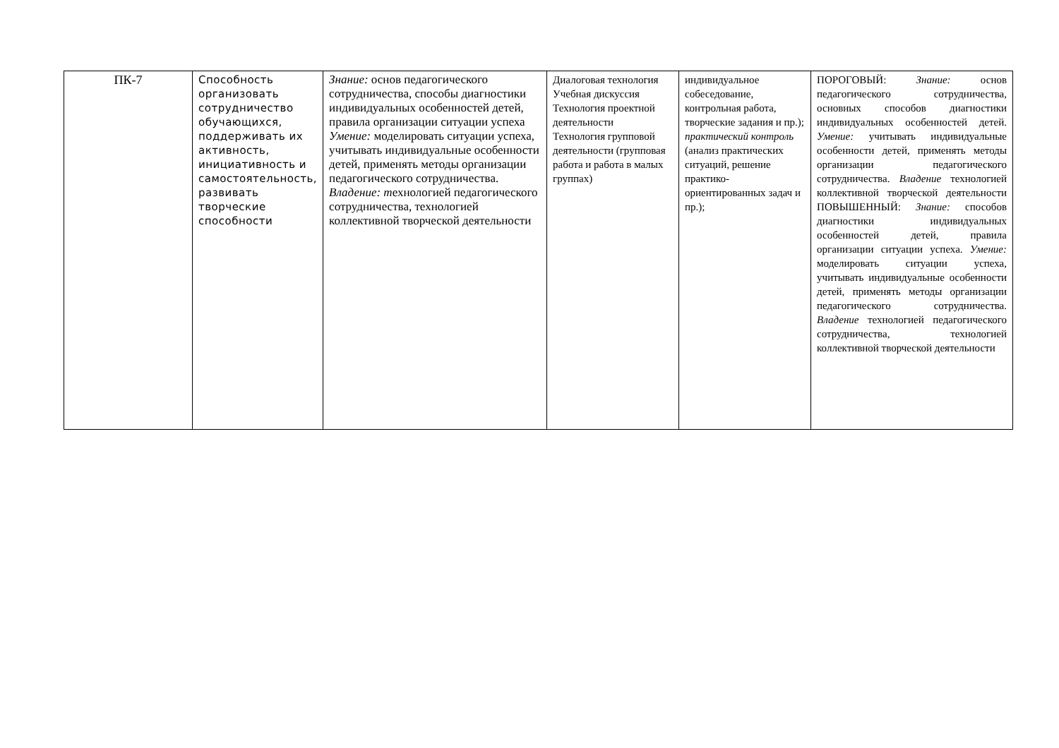| ПК-7 | Способность организовать сотрудничество обучающихся, поддерживать их активность, инициативность и самостоятельность, развивать творческие способности | Знание: основ педагогического сотрудничества, способы диагностики индивидуальных особенностей детей, правила организации ситуации успеха Умение: моделировать ситуации успеха, учитывать индивидуальные особенности детей, применять методы организации педагогического сотрудничества. Владение: т ехнологией педагогического сотрудничества, технологией коллективной творческой деятельности | Диалоговая технология Учебная дискуссия Технология проектной деятельности Технология групповой деятельности (групповая работа и работа в малых группах) | индивидуальное собеседование, контрольная работа, творческие задания и пр.); практический контроль (анализ практических ситуаций, решение практико-ориентированных задач и пр.); | ПОРОГОВЫЙ: Знание: основ педагогического сотрудничества, основных способов диагностики индивидуальных особенностей детей. Умение: учитывать индивидуальные особенности детей, применять методы организации педагогического сотрудничества. Владение технологией коллективной творческой деятельности ПОВЫШЕННЫЙ: Знание: способов диагностики индивидуальных особенностей детей, правила организации ситуации успеха. Умение: моделировать ситуации успеха, учитывать индивидуальные особенности детей, применять методы организации педагогического сотрудничества. Владение технологией педагогического сотрудничества, технологией коллективной творческой деятельности |